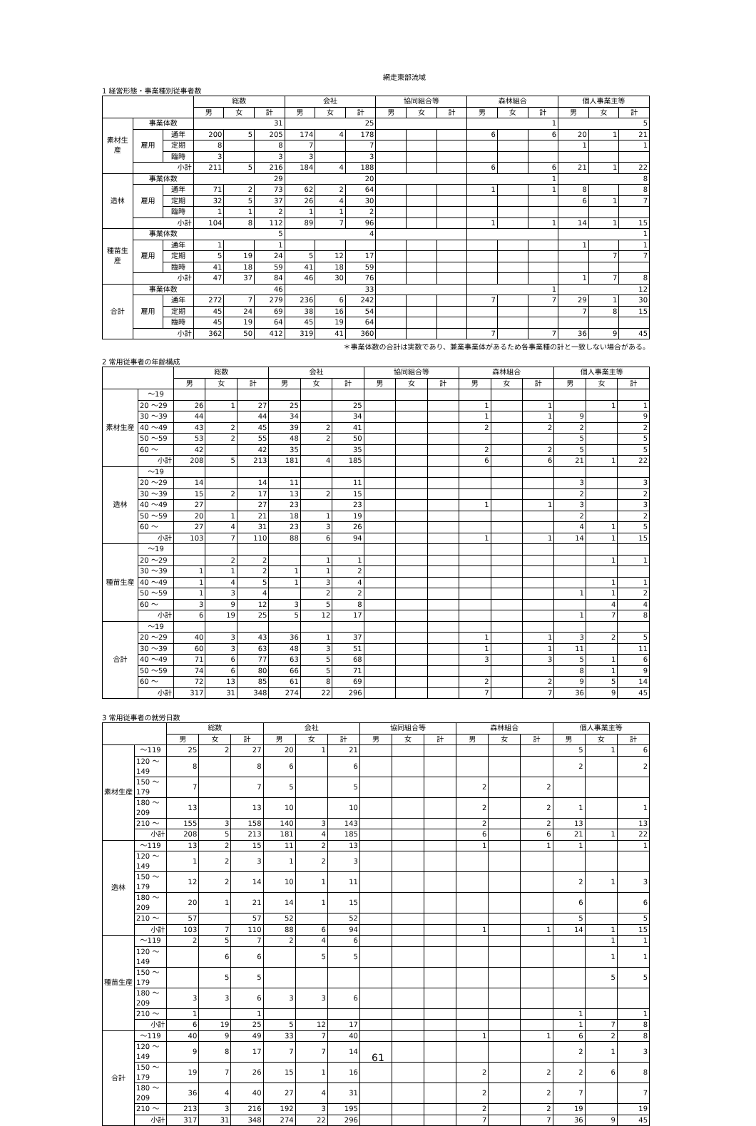網走東部流域
1 経営形態・事業種別従事者数
| | | | 総数 | | | 会社 | | | 協同組合等 | | | 森林組合 | | | 個人事業主等 | | |
| --- | --- | --- | --- | --- | --- | --- | --- | --- | --- | --- | --- | --- | --- | --- | --- | --- | --- |
| | | | 男 | 女 | 計 | 男 | 女 | 計 | 男 | 女 | 計 | 男 | 女 | 計 | 男 | 女 | 計 |
| 素材生産 | 事業体数 | | 31 | | | 25 | | | | | | 1 | | | 5 | | |
| | 雇用 | 通年 | 200 | 5 | 205 | 174 | 4 | 178 | | | | 6 | | 6 | 20 | 1 | 21 |
| | | 定期 | 8 | | 8 | 7 | | 7 | | | | | | | 1 | | 1 |
| | | 臨時 | 3 | | 3 | 3 | | 3 | | | | | | | | | |
| | 小計 | | 211 | 5 | 216 | 184 | 4 | 188 | | | | 6 | | 6 | 21 | 1 | 22 |
| 造林 | 事業体数 | | 29 | | | 20 | | | | | | 1 | | | 8 | | |
| | 雇用 | 通年 | 71 | 2 | 73 | 62 | 2 | 64 | | | | 1 | | 1 | 8 | | 8 |
| | | 定期 | 32 | 5 | 37 | 26 | 4 | 30 | | | | | | | 6 | 1 | 7 |
| | | 臨時 | 1 | 1 | 2 | 1 | 1 | 2 | | | | | | | | | |
| | 小計 | | 104 | 8 | 112 | 89 | 7 | 96 | | | | 1 | | 1 | 14 | 1 | 15 |
| 種苗生産 | 事業体数 | | 5 | | | 4 | | | | | | | | | 1 | | |
| | 雇用 | 通年 | 1 | | 1 | | | | | | | | | | 1 | | 1 |
| | | 定期 | 5 | 19 | 24 | 5 | 12 | 17 | | | | | | | | 7 | 7 |
| | | 臨時 | 41 | 18 | 59 | 41 | 18 | 59 | | | | | | | | | |
| | 小計 | | 47 | 37 | 84 | 46 | 30 | 76 | | | | | | | 1 | 7 | 8 |
| 合計 | 事業体数 | | 46 | | | 33 | | | | | | 1 | | | 12 | | |
| | 雇用 | 通年 | 272 | 7 | 279 | 236 | 6 | 242 | | | | 7 | | 7 | 29 | 1 | 30 |
| | | 定期 | 45 | 24 | 69 | 38 | 16 | 54 | | | | | | | 7 | 8 | 15 |
| | | 臨時 | 45 | 19 | 64 | 45 | 19 | 64 | | | | | | | | | |
| | 小計 | | 362 | 50 | 412 | 319 | 41 | 360 | | | | 7 | | 7 | 36 | 9 | 45 |
＊事業体数の合計は実数であり、兼業事業体があるため各事業種の計と一致しない場合がある。
2 常用従事者の年齢構成
| | | 総数 | | | 会社 | | | 協同組合等 | | | 森林組合 | | | 個人事業主等 | | |
| --- | --- | --- | --- | --- | --- | --- | --- | --- | --- | --- | --- | --- | --- | --- | --- | --- |
| | | 男 | 女 | 計 | 男 | 女 | 計 | 男 | 女 | 計 | 男 | 女 | 計 | 男 | 女 | 計 |
| 素材生産 | ～19 | | | | | | | | | | | | | | | |
| | 20 ～29 | 26 | 1 | 27 | 25 | | 25 | | | | 1 | | 1 | | 1 | 1 |
| | 30 ～39 | 44 | | 44 | 34 | | 34 | | | | 1 | | 1 | 9 | | 9 |
| | 40 ～49 | 43 | 2 | 45 | 39 | 2 | 41 | | | | 2 | | 2 | 2 | | 2 |
| | 50 ～59 | 53 | 2 | 55 | 48 | 2 | 50 | | | | | | | 5 | | 5 |
| | 60 ～ | 42 | | 42 | 35 | | 35 | | | | 2 | | 2 | 5 | | 5 |
| | 小計 | 208 | 5 | 213 | 181 | 4 | 185 | | | | 6 | | 6 | 21 | 1 | 22 |
| 造林 | ～19 | | | | | | | | | | | | | | | |
| | 20 ～29 | 14 | | 14 | 11 | | 11 | | | | | | | 3 | | 3 |
| | 30 ～39 | 15 | 2 | 17 | 13 | 2 | 15 | | | | | | | 2 | | 2 |
| | 40 ～49 | 27 | | 27 | 23 | | 23 | | | | 1 | | 1 | 3 | | 3 |
| | 50 ～59 | 20 | 1 | 21 | 18 | 1 | 19 | | | | | | | 2 | | 2 |
| | 60 ～ | 27 | 4 | 31 | 23 | 3 | 26 | | | | | | | 4 | 1 | 5 |
| | 小計 | 103 | 7 | 110 | 88 | 6 | 94 | | | | 1 | | 1 | 14 | 1 | 15 |
| 種苗生産 | ～19 | | | | | | | | | | | | | | | |
| | 20 ～29 | | 2 | 2 | | 1 | 1 | | | | | | | | 1 | 1 |
| | 30 ～39 | 1 | 1 | 2 | 1 | 1 | 2 | | | | | | | | | |
| | 40 ～49 | 1 | 4 | 5 | 1 | 3 | 4 | | | | | | | | 1 | 1 |
| | 50 ～59 | 1 | 3 | 4 | | 2 | 2 | | | | | | | 1 | 1 | 2 |
| | 60 ～ | 3 | 9 | 12 | 3 | 5 | 8 | | | | | | | | 4 | 4 |
| | 小計 | 6 | 19 | 25 | 5 | 12 | 17 | | | | | | | 1 | 7 | 8 |
| 合計 | ～19 | | | | | | | | | | | | | | | |
| | 20 ～29 | 40 | 3 | 43 | 36 | 1 | 37 | | | | 1 | | 1 | 3 | 2 | 5 |
| | 30 ～39 | 60 | 3 | 63 | 48 | 3 | 51 | | | | 1 | | 1 | 11 | | 11 |
| | 40 ～49 | 71 | 6 | 77 | 63 | 5 | 68 | | | | 3 | | 3 | 5 | 1 | 6 |
| | 50 ～59 | 74 | 6 | 80 | 66 | 5 | 71 | | | | | | | 8 | 1 | 9 |
| | 60 ～ | 72 | 13 | 85 | 61 | 8 | 69 | | | | 2 | | 2 | 9 | 5 | 14 |
| | 小計 | 317 | 31 | 348 | 274 | 22 | 296 | | | | 7 | | 7 | 36 | 9 | 45 |
3 常用従事者の就労日数
| | | 総数 | | | 会社 | | | 協同組合等 | | | 森林組合 | | | 個人事業主等 | | |
| --- | --- | --- | --- | --- | --- | --- | --- | --- | --- | --- | --- | --- | --- | --- | --- | --- |
| | | 男 | 女 | 計 | 男 | 女 | 計 | 男 | 女 | 計 | 男 | 女 | 計 | 男 | 女 | 計 |
| 素材生産 | ～119 | 25 | 2 | 27 | 20 | 1 | 21 | | | | | | | 5 | 1 | 6 |
| | 120 ～149 | 8 | | 8 | 6 | | 6 | | | | | | | 2 | | 2 |
| | 150 ～179 | 7 | | 7 | 5 | | 5 | | | | 2 | | 2 | | | |
| | 180 ～209 | 13 | | 13 | 10 | | 10 | | | | 2 | | 2 | 1 | | 1 |
| | 210 ～ | 155 | 3 | 158 | 140 | 3 | 143 | | | | 2 | | 2 | 13 | | 13 |
| | 小計 | 208 | 5 | 213 | 181 | 4 | 185 | | | | 6 | | 6 | 21 | 1 | 22 |
| 造林 | ～119 | 13 | 2 | 15 | 11 | 2 | 13 | | | | 1 | | 1 | 1 | | 1 |
| | 120 ～149 | 1 | 2 | 3 | 1 | 2 | 3 | | | | | | | | | |
| | 150 ～179 | 12 | 2 | 14 | 10 | 1 | 11 | | | | | | | 2 | 1 | 3 |
| | 180 ～209 | 20 | 1 | 21 | 14 | 1 | 15 | | | | | | | 6 | | 6 |
| | 210 ～ | 57 | | 57 | 52 | | 52 | | | | | | | 5 | | 5 |
| | 小計 | 103 | 7 | 110 | 88 | 6 | 94 | | | | 1 | | 1 | 14 | 1 | 15 |
| 種苗生産 | ～119 | 2 | 5 | 7 | 2 | 4 | 6 | | | | | | | | 1 | 1 |
| | 120 ～149 | | 6 | 6 | | 5 | 5 | | | | | | | | 1 | 1 |
| | 150 ～179 | | 5 | 5 | | | | | | | | | | | 5 | 5 |
| | 180 ～209 | 3 | 3 | 6 | 3 | 3 | 6 | | | | | | | | | |
| | 210 ～ | 1 | | 1 | | | | | | | | | | 1 | | 1 |
| | 小計 | 6 | 19 | 25 | 5 | 12 | 17 | | | | | | | 1 | 7 | 8 |
| 合計 | ～119 | 40 | 9 | 49 | 33 | 7 | 40 | | | | 1 | | 1 | 6 | 2 | 8 |
| | 120 ～149 | 9 | 8 | 17 | 7 | 7 | 14 | | | | | | | 2 | 1 | 3 |
| | 150 ～179 | 19 | 7 | 26 | 15 | 1 | 16 | | | | 2 | | 2 | 2 | 6 | 8 |
| | 180 ～209 | 36 | 4 | 40 | 27 | 4 | 31 | | | | 2 | | 2 | 7 | | 7 |
| | 210 ～ | 213 | 3 | 216 | 192 | 3 | 195 | | | | 2 | | 2 | 19 | | 19 |
| | 小計 | 317 | 31 | 348 | 274 | 22 | 296 | | | | 7 | | 7 | 36 | 9 | 45 |
61